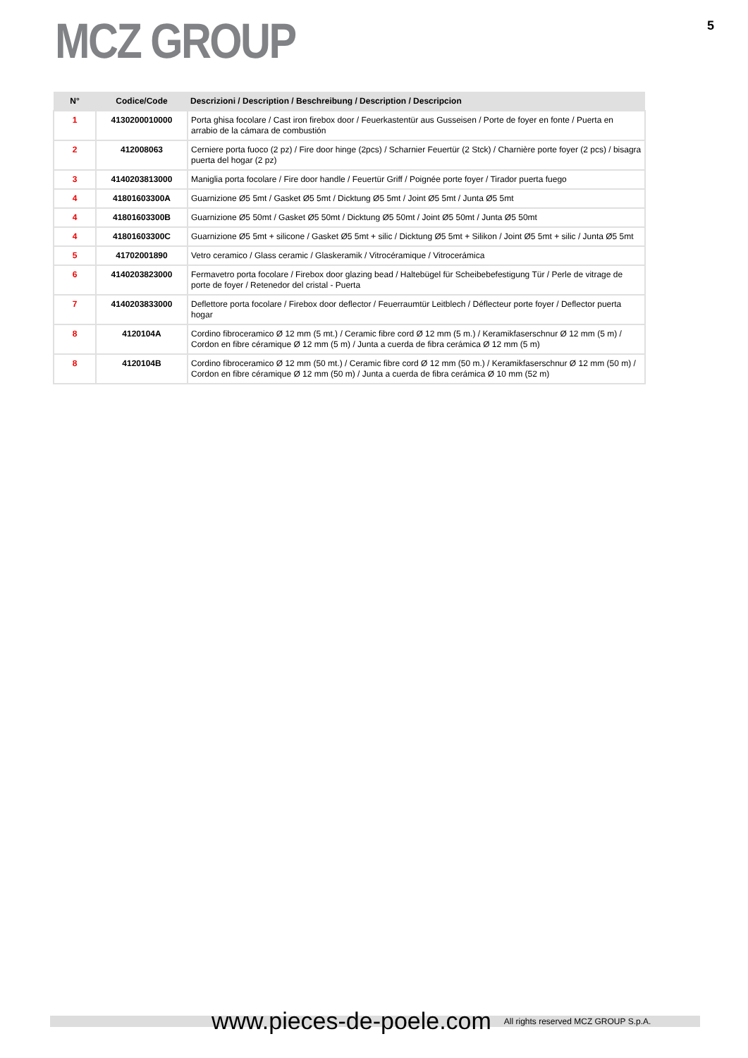MCZ GROUP
5
| N° | Codice/Code | Descrizioni / Description / Beschreibung / Description / Descripcion |
| --- | --- | --- |
| 1 | 4130200010000 | Porta ghisa focolare / Cast iron firebox door / Feuerkastentür aus Gusseisen / Porte de foyer en fonte / Puerta en arrabio de la cámara de combustión |
| 2 | 412008063 | Cerniere porta fuoco (2 pz) / Fire door hinge (2pcs) / Scharnier Feuertür (2 Stck) / Charnière porte foyer (2 pcs) / bisagra puerta del hogar (2 pz) |
| 3 | 4140203813000 | Maniglia porta focolare / Fire door handle / Feuertür Griff / Poignée porte foyer / Tirador puerta fuego |
| 4 | 41801603300A | Guarnizione Ø5 5mt / Gasket Ø5 5mt / Dicktung Ø5 5mt / Joint Ø5 5mt / Junta Ø5 5mt |
| 4 | 41801603300B | Guarnizione Ø5 50mt / Gasket Ø5 50mt / Dicktung Ø5 50mt / Joint Ø5 50mt / Junta Ø5 50mt |
| 4 | 41801603300C | Guarnizione Ø5 5mt + silicone / Gasket Ø5 5mt + silic / Dicktung Ø5 5mt + Silikon / Joint Ø5 5mt + silic / Junta Ø5 5mt |
| 5 | 41702001890 | Vetro ceramico / Glass ceramic / Glaskeramik / Vitrocéramique / Vitrocerámica |
| 6 | 4140203823000 | Fermavetro porta focolare / Firebox door glazing bead / Haltebügel für Scheibebefestigung Tür / Perle de vitrage de porte de foyer / Retenedor del cristal - Puerta |
| 7 | 4140203833000 | Deflettore porta focolare / Firebox door deflector / Feuerraumtür Leitblech / Déflecteur porte foyer / Deflector puerta hogar |
| 8 | 4120104A | Cordino fibroceramico Ø 12 mm (5 mt.) / Ceramic fibre cord Ø 12 mm (5 m.) / Keramikfaserschnur Ø 12 mm (5 m) / Cordon en fibre céramique Ø 12 mm (5 m) / Junta a cuerda de fibra cerámica Ø 12 mm (5 m) |
| 8 | 4120104B | Cordino fibroceramico Ø 12 mm (50 mt.) / Ceramic fibre cord Ø 12 mm (50 m.) / Keramikfaserschnur Ø 12 mm (50 m) / Cordon en fibre céramique Ø 12 mm (50 m) / Junta a cuerda de fibra cerámica Ø 10 mm (52 m) |
www.pieces-de-poele.com All rights reserved MCZ GROUP S.p.A.